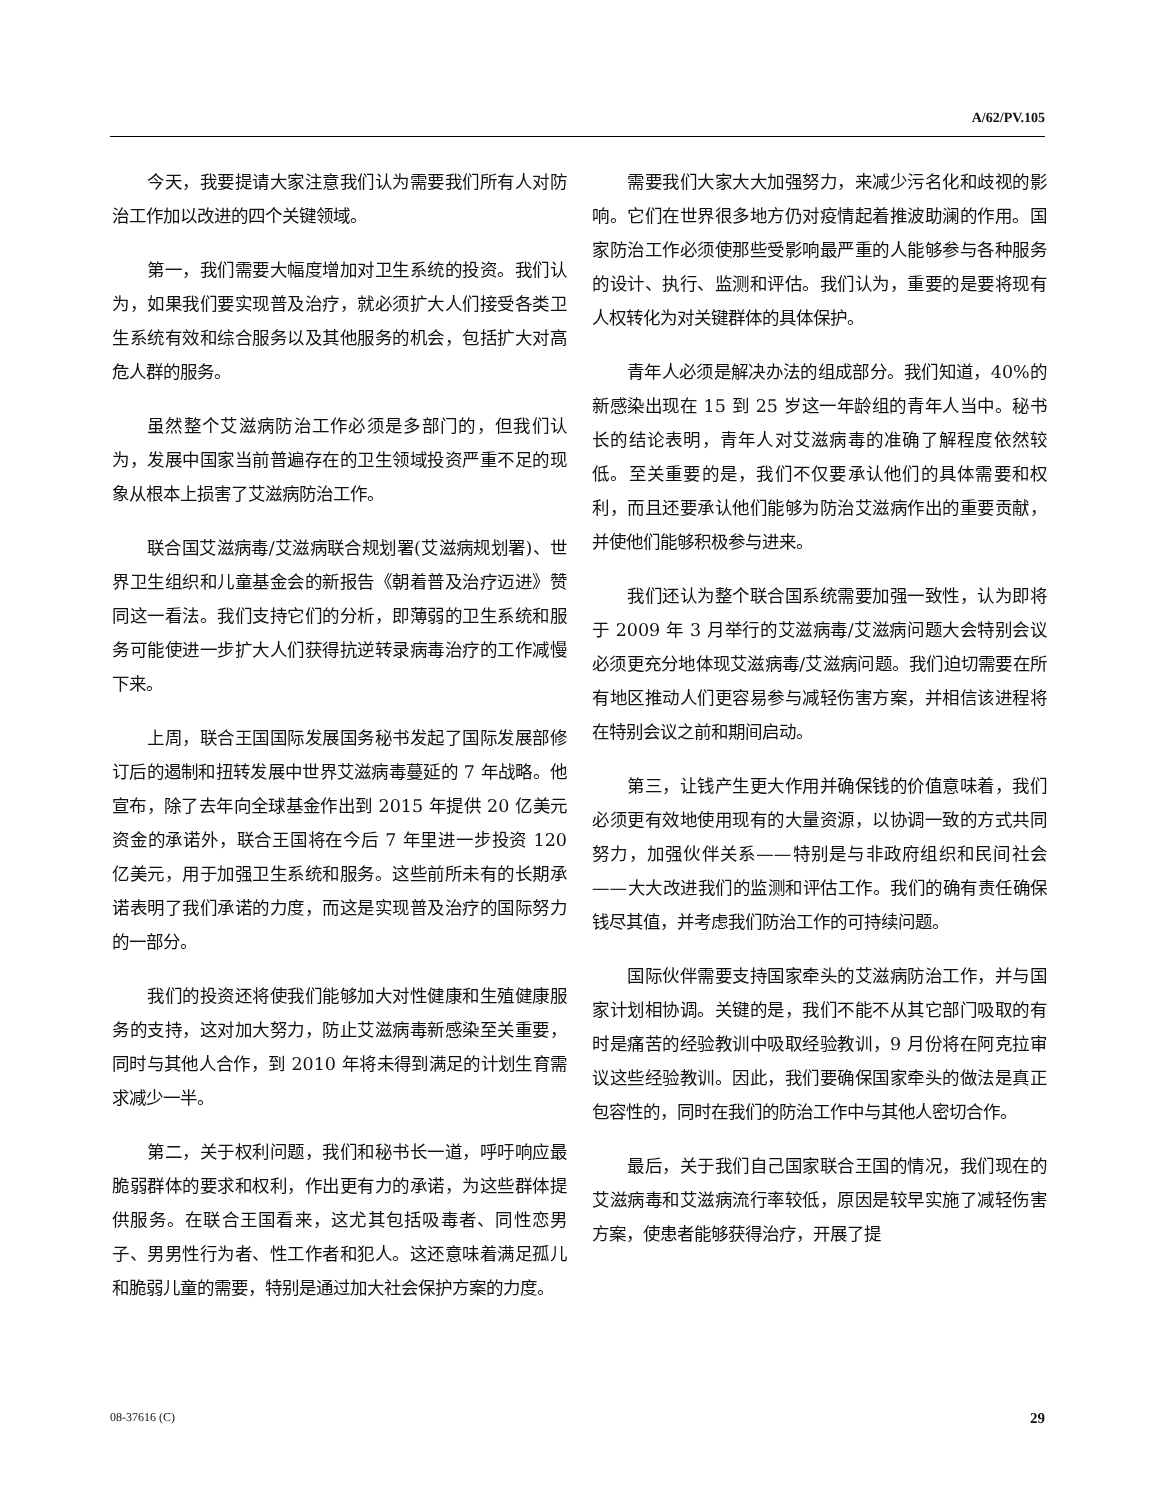A/62/PV.105
今天，我要提请大家注意我们认为需要我们所有人对防治工作加以改进的四个关键领域。
第一，我们需要大幅度增加对卫生系统的投资。我们认为，如果我们要实现普及治疗，就必须扩大人们接受各类卫生系统有效和综合服务以及其他服务的机会，包括扩大对高危人群的服务。
虽然整个艾滋病防治工作必须是多部门的，但我们认为，发展中国家当前普遍存在的卫生领域投资严重不足的现象从根本上损害了艾滋病防治工作。
联合国艾滋病毒/艾滋病联合规划署(艾滋病规划署)、世界卫生组织和儿童基金会的新报告《朝着普及治疗迈进》赞同这一看法。我们支持它们的分析，即薄弱的卫生系统和服务可能使进一步扩大人们获得抗逆转录病毒治疗的工作减慢下来。
上周，联合王国国际发展国务秘书发起了国际发展部修订后的遏制和扭转发展中世界艾滋病毒蔓延的 7 年战略。他宣布，除了去年向全球基金作出到 2015 年提供 20 亿美元资金的承诺外，联合王国将在今后 7 年里进一步投资 120 亿美元，用于加强卫生系统和服务。这些前所未有的长期承诺表明了我们承诺的力度，而这是实现普及治疗的国际努力的一部分。
我们的投资还将使我们能够加大对性健康和生殖健康服务的支持，这对加大努力，防止艾滋病毒新感染至关重要，同时与其他人合作，到 2010 年将未得到满足的计划生育需求减少一半。
第二，关于权利问题，我们和秘书长一道，呼吁响应最脆弱群体的要求和权利，作出更有力的承诺，为这些群体提供服务。在联合王国看来，这尤其包括吸毒者、同性恋男子、男男性行为者、性工作者和犯人。这还意味着满足孤儿和脆弱儿童的需要，特别是通过加大社会保护方案的力度。
需要我们大家大大加强努力，来减少污名化和歧视的影响。它们在世界很多地方仍对疫情起着推波助澜的作用。国家防治工作必须使那些受影响最严重的人能够参与各种服务的设计、执行、监测和评估。我们认为，重要的是要将现有人权转化为对关键群体的具体保护。
青年人必须是解决办法的组成部分。我们知道，40%的新感染出现在 15 到 25 岁这一年龄组的青年人当中。秘书长的结论表明，青年人对艾滋病毒的准确了解程度依然较低。至关重要的是，我们不仅要承认他们的具体需要和权利，而且还要承认他们能够为防治艾滋病作出的重要贡献，并使他们能够积极参与进来。
我们还认为整个联合国系统需要加强一致性，认为即将于 2009 年 3 月举行的艾滋病毒/艾滋病问题大会特别会议必须更充分地体现艾滋病毒/艾滋病问题。我们迫切需要在所有地区推动人们更容易参与减轻伤害方案，并相信该进程将在特别会议之前和期间启动。
第三，让钱产生更大作用并确保钱的价值意味着，我们必须更有效地使用现有的大量资源，以协调一致的方式共同努力，加强伙伴关系——特别是与非政府组织和民间社会——大大改进我们的监测和评估工作。我们的确有责任确保钱尽其值，并考虑我们防治工作的可持续问题。
国际伙伴需要支持国家牵头的艾滋病防治工作，并与国家计划相协调。关键的是，我们不能不从其它部门吸取的有时是痛苦的经验教训中吸取经验教训，9 月份将在阿克拉审议这些经验教训。因此，我们要确保国家牵头的做法是真正包容性的，同时在我们的防治工作中与其他人密切合作。
最后，关于我们自己国家联合王国的情况，我们现在的艾滋病毒和艾滋病流行率较低，原因是较早实施了减轻伤害方案，使患者能够获得治疗，开展了提
08-37616 (C) 29